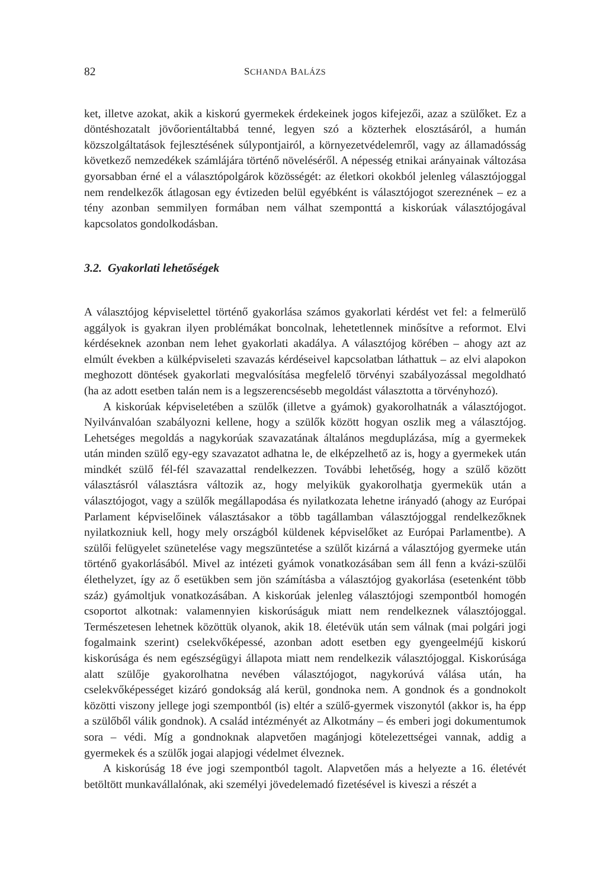82 SCHANDA BALÁZS
ket, illetve azokat, akik a kiskorú gyermekek érdekeinek jogos kifejezői, azaz a szülőket. Ez a döntéshozatalt jövőorientáltabbá tenné, legyen szó a közterhek elosztásáról, a humán közszolgáltatások fejlesztésének súlypontjairól, a környezetvédelemről, vagy az államadósság következő nemzedékek számlájára történő növeléséről. A népesség etnikai arányainak változása gyorsabban érné el a választópolgárok közösségét: az életkori okokból jelenleg választójoggal nem rendelkezők átlagosan egy évtizeden belül egyébként is választójogot szereznének – ez a tény azonban semmilyen formában nem válhat szemponttá a kiskorúak választójogával kapcsolatos gondolkodásban.
3.2. Gyakorlati lehetőségek
A választójog képviselettel történő gyakorlása számos gyakorlati kérdést vet fel: a felmerülő aggályok is gyakran ilyen problémákat boncolnak, lehetetlennek minősítve a reformot. Elvi kérdéseknek azonban nem lehet gyakorlati akadálya. A választójog körében – ahogy azt az elmúlt években a külképviseleti szavazás kérdéseivel kapcsolatban láthattuk – az elvi alapokon meghozott döntések gyakorlati megvalósítása megfelelő törvényi szabályozással megoldható (ha az adott esetben talán nem is a legszerencsésebb megoldást választotta a törvényhozó).
A kiskorúak képviseletében a szülők (illetve a gyámok) gyakorolhatnák a választójogot. Nyilvánvalóan szabályozni kellene, hogy a szülők között hogyan oszlik meg a választójog. Lehetséges megoldás a nagykorúak szavazatának általános megduplázása, míg a gyermekek után minden szülő egy-egy szavazatot adhatna le, de elképzelhető az is, hogy a gyermekek után mindkét szülő fél-fél szavazattal rendelkezzen. További lehetőség, hogy a szülő között választásról választásra változik az, hogy melyikük gyakorolhatja gyermekük után a választójogot, vagy a szülők megállapodása és nyilatkozata lehetne irányadó (ahogy az Európai Parlament képviselőinek választásakor a több tagállamban választójoggal rendelkezőknek nyilatkozniuk kell, hogy mely országból küldenek képviselőket az Európai Parlamentbe). A szülői felügyelet szünetelése vagy megszüntetése a szülőt kizárná a választójog gyermeke után történő gyakorlásából. Mivel az intézeti gyámok vonatkozásában sem áll fenn a kvázi-szülői élethelyzet, így az ő esetükben sem jön számításba a választójog gyakorlása (esetenként több száz) gyámoltjuk vonatkozásában. A kiskorúak jelenleg választójogi szempontból homogén csoportot alkotnak: valamennyien kiskorúságuk miatt nem rendelkeznek választójoggal. Természetesen lehetnek közöttük olyanok, akik 18. életévük után sem válnak (mai polgári jogi fogalmaink szerint) cselekvőképessé, azonban adott esetben egy gyengeelméjű kiskorú kiskorúsága és nem egészségügyi állapota miatt nem rendelkezik választójoggal. Kiskorúsága alatt szülője gyakorolhatna nevében választójogot, nagykorúvá válása után, ha cselekvőképességet kizáró gondokság alá kerül, gondnoka nem. A gondnok és a gondnokolt közötti viszony jellege jogi szempontból (is) eltér a szülő-gyermek viszonytól (akkor is, ha épp a szülőből válik gondnok). A család intézményét az Alkotmány – és emberi jogi dokumentumok sora – védi. Míg a gondnoknak alapvetően magánjogi kötelezettségei vannak, addig a gyermekek és a szülők jogai alapjogi védelmet élveznek.
A kiskorúság 18 éve jogi szempontból tagolt. Alapvetően más a helyezte a 16. életévét betöltött munkavállalónak, aki személyi jövedelemadó fizetésével is kiveszi a részét a